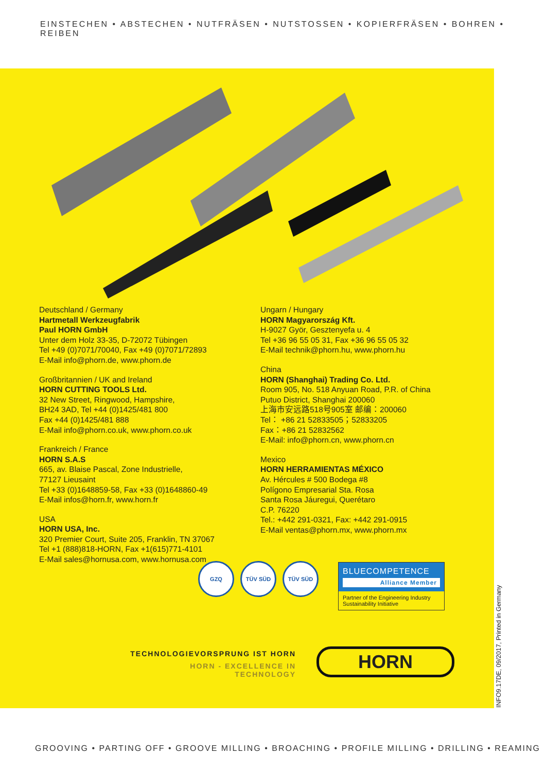EINSTECHEN • ABSTECHEN • NUTFRÄSEN • NUTSTOSSEN • KOPIERFRÄSEN • BOHREN • REIBEN
Deutschland / Germany
Hartmetall Werkzeugfabrik
Paul HORN GmbH
Unter dem Holz 33-35, D-72072 Tübingen
Tel +49 (0)7071/70040, Fax +49 (0)7071/72893
E-Mail info@phorn.de, www.phorn.de
Großbritannien / UK and Ireland
HORN CUTTING TOOLS Ltd.
32 New Street, Ringwood, Hampshire,
BH24 3AD, Tel +44 (0)1425/481 800
Fax +44 (0)1425/481 888
E-Mail info@phorn.co.uk, www.phorn.co.uk
Frankreich / France
HORN S.A.S
665, av. Blaise Pascal, Zone Industrielle,
77127 Lieusaint
Tel +33 (0)1648859-58, Fax +33 (0)1648860-49
E-Mail infos@horn.fr, www.horn.fr
USA
HORN USA, Inc.
320 Premier Court, Suite 205, Franklin, TN 37067
Tel +1 (888)818-HORN, Fax +1(615)771-4101
E-Mail sales@hornusa.com, www.hornusa.com
Ungarn / Hungary
HORN Magyarország Kft.
H-9027 Györ, Gesztenyefa u. 4
Tel +36 96 55 05 31, Fax +36 96 55 05 32
E-Mail technik@phorn.hu, www.phorn.hu
China
HORN (Shanghai) Trading Co. Ltd.
Room 905, No. 518 Anyuan Road, P.R. of China
Putuo District, Shanghai 200060
上海市安远路518号905室 邮编：200060
Tel： +86 21 52833505；52833205
Fax：+86 21 52832562
E-Mail: info@phorn.cn, www.phorn.cn
Mexico
HORN HERRAMIENTAS MÉXICO
Av. Hércules # 500 Bodega #8
Polígono Empresarial Sta. Rosa
Santa Rosa Jáuregui, Querétaro
C.P. 76220
Tel.: +442 291-0321, Fax: +442 291-0915
E-Mail ventas@phorn.mx, www.phorn.mx
GZQ TÜV SÜD TÜV SÜD
BLUECOMPETENCE
Alliance Member
Partner of the Engineering Industry
Sustainability Initiative
TECHNOLOGIEVORSPRUNG IST HORN
HORN - EXCELLENCE IN TECHNOLOGY
HORN
INFO9.17DE, 09/2017, Printed in Germany
GROOVING • PARTING OFF • GROOVE MILLING • BROACHING • PROFILE MILLING • DRILLING • REAMING